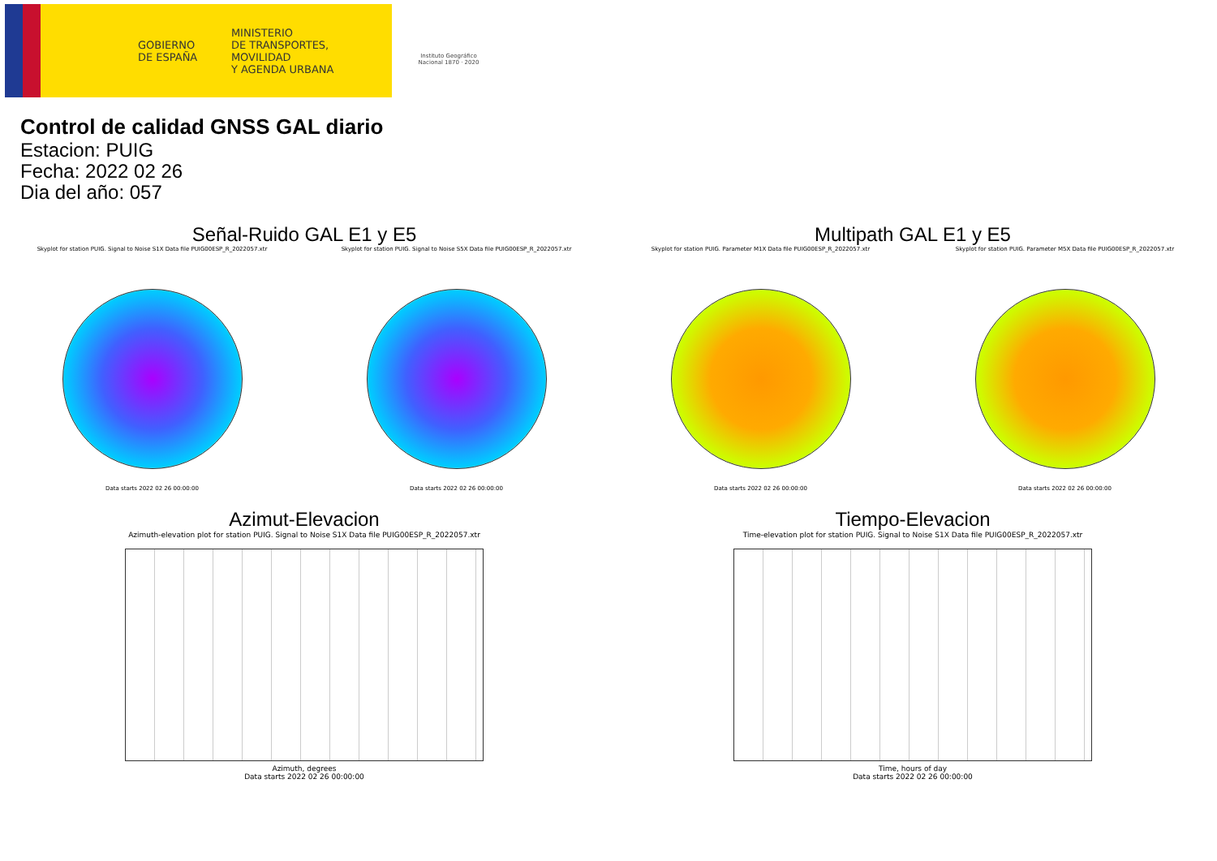GOBIERNO
DE ESPAÑA
MINISTERIO
DE TRANSPORTES, MOVILIDAD
Y AGENDA URBANA
Instituto Geográfico
Nacional 1870 · 2020
Control de calidad GNSS GAL diario
Estacion: PUIG
Fecha: 2022 02 26
Dia del año: 057
Señal-Ruido GAL E1 y E5
Skyplot for station PUIG. Signal to Noise S1X Data file PUIG00ESP_R_2022057.xtr
Data starts 2022 02 26 00:00:00
Skyplot for station PUIG. Signal to Noise S5X Data file PUIG00ESP_R_2022057.xtr
Data starts 2022 02 26 00:00:00
Multipath GAL E1 y E5
Skyplot for station PUIG. Parameter M1X Data file PUIG00ESP_R_2022057.xtr
Data starts 2022 02 26 00:00:00
Skyplot for station PUIG. Parameter M5X Data file PUIG00ESP_R_2022057.xtr
Data starts 2022 02 26 00:00:00
Azimut-Elevacion
Azimuth-elevation plot for station PUIG. Signal to Noise S1X Data file PUIG00ESP_R_2022057.xtr
Azimuth, degrees
Data starts 2022 02 26 00:00:00
Tiempo-Elevacion
Time-elevation plot for station PUIG. Signal to Noise S1X Data file PUIG00ESP_R_2022057.xtr
Time, hours of day
Data starts 2022 02 26 00:00:00